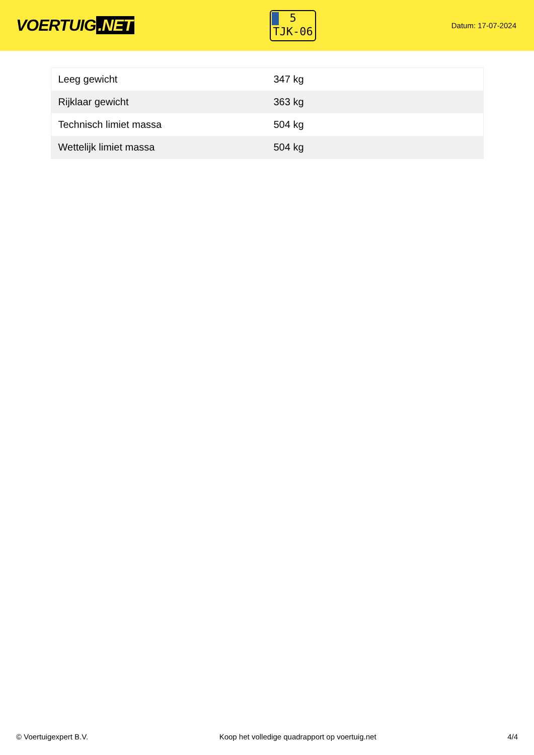VOERTUIG.NET
5
TJK-06
Datum: 17-07-2024
| Leeg gewicht | 347 kg |
| Rijklaar gewicht | 363 kg |
| Technisch limiet massa | 504 kg |
| Wettelijk limiet massa | 504 kg |
© Voertuigexpert B.V. Koop het volledige quadrapport op voertuig.net 4/4